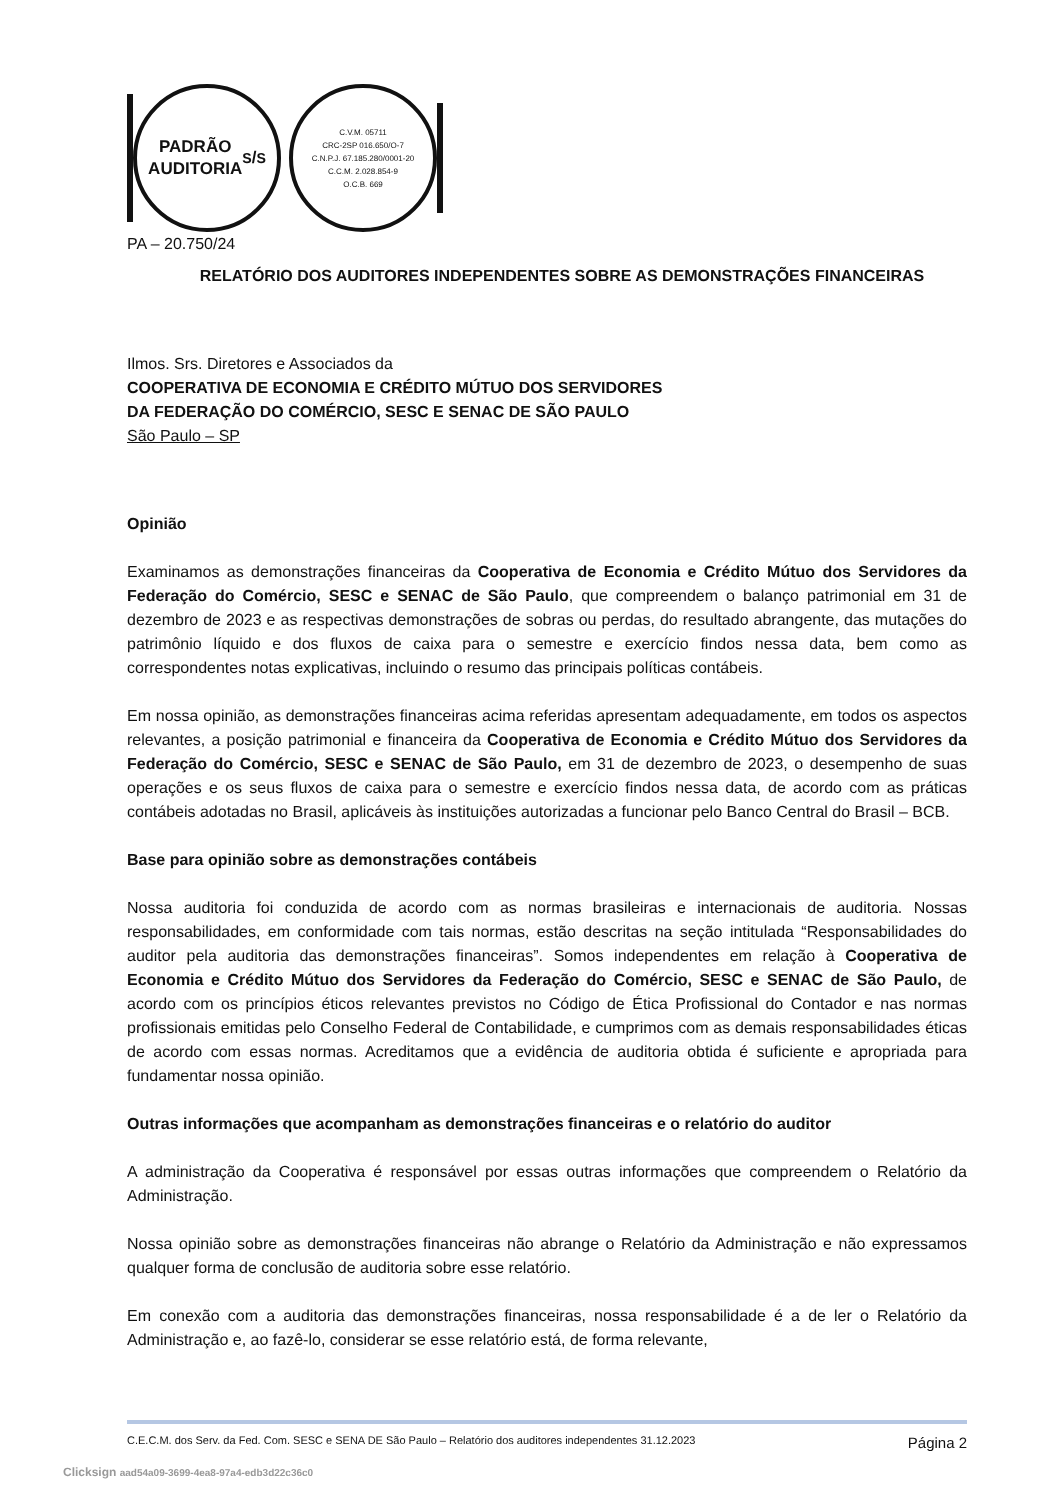PADRÃO
AUDITORIA S/S
C.V.M. 05711
CRC-2SP 016.650/O-7
C.N.P.J. 67.185.280/0001-20
C.C.M. 2.028.854-9
O.C.B. 669
PA – 20.750/24
RELATÓRIO DOS AUDITORES INDEPENDENTES SOBRE AS DEMONSTRAÇÕES FINANCEIRAS
Ilmos. Srs. Diretores e Associados da
COOPERATIVA DE ECONOMIA E CRÉDITO MÚTUO DOS SERVIDORES
DA FEDERAÇÃO DO COMÉRCIO, SESC E SENAC DE SÃO PAULO
São Paulo – SP
Opinião
Examinamos as demonstrações financeiras da Cooperativa de Economia e Crédito Mútuo dos Servidores da Federação do Comércio, SESC e SENAC de São Paulo, que compreendem o balanço patrimonial em 31 de dezembro de 2023 e as respectivas demonstrações de sobras ou perdas, do resultado abrangente, das mutações do patrimônio líquido e dos fluxos de caixa para o semestre e exercício findos nessa data, bem como as correspondentes notas explicativas, incluindo o resumo das principais políticas contábeis.
Em nossa opinião, as demonstrações financeiras acima referidas apresentam adequadamente, em todos os aspectos relevantes, a posição patrimonial e financeira da Cooperativa de Economia e Crédito Mútuo dos Servidores da Federação do Comércio, SESC e SENAC de São Paulo, em 31 de dezembro de 2023, o desempenho de suas operações e os seus fluxos de caixa para o semestre e exercício findos nessa data, de acordo com as práticas contábeis adotadas no Brasil, aplicáveis às instituições autorizadas a funcionar pelo Banco Central do Brasil – BCB.
Base para opinião sobre as demonstrações contábeis
Nossa auditoria foi conduzida de acordo com as normas brasileiras e internacionais de auditoria. Nossas responsabilidades, em conformidade com tais normas, estão descritas na seção intitulada “Responsabilidades do auditor pela auditoria das demonstrações financeiras”. Somos independentes em relação à Cooperativa de Economia e Crédito Mútuo dos Servidores da Federação do Comércio, SESC e SENAC de São Paulo, de acordo com os princípios éticos relevantes previstos no Código de Ética Profissional do Contador e nas normas profissionais emitidas pelo Conselho Federal de Contabilidade, e cumprimos com as demais responsabilidades éticas de acordo com essas normas. Acreditamos que a evidência de auditoria obtida é suficiente e apropriada para fundamentar nossa opinião.
Outras informações que acompanham as demonstrações financeiras e o relatório do auditor
A administração da Cooperativa é responsável por essas outras informações que compreendem o Relatório da Administração.
Nossa opinião sobre as demonstrações financeiras não abrange o Relatório da Administração e não expressamos qualquer forma de conclusão de auditoria sobre esse relatório.
Em conexão com a auditoria das demonstrações financeiras, nossa responsabilidade é a de ler o Relatório da Administração e, ao fazê-lo, considerar se esse relatório está, de forma relevante,
C.E.C.M. dos Serv. da Fed. Com. SESC e SENA DE São Paulo – Relatório dos auditores independentes 31.12.2023 Página 2
Clicksign aad54a09-3699-4ea8-97a4-edb3d22c36c0